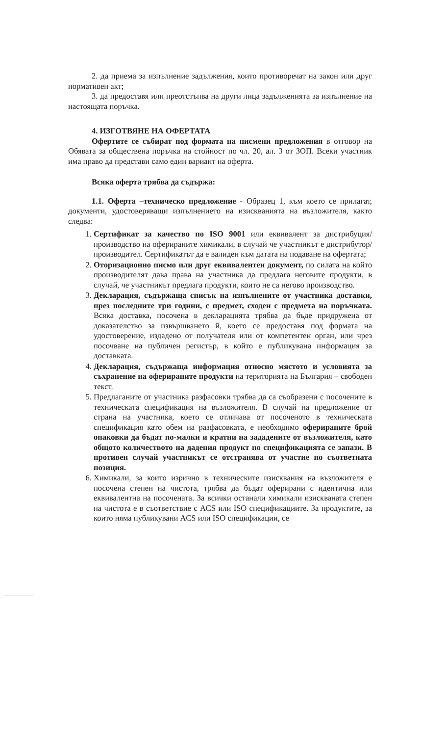2. да приема за изпълнение задължения, които противоречат на закон или друг нормативен акт;
3. да предоставя или преотстъпва на други лица задълженията за изпълнение на настоящата поръчка.
4. ИЗГОТВЯНЕ НА ОФЕРТАТА
Офертите се събират под формата на писмени предложения в отговор на Обявата за обществена поръчка на стойност по чл. 20, ал. 3 от ЗОП. Всеки участник има право да представи само един вариант на оферта.
Всяка оферта трябва да съдържа:
1.1. Оферта –техническо предложение - Образец 1, към което се прилагат, документи, удостоверяващи изпълнението на изискванията на възложителя, както следва:
1. Сертификат за качество по ISO 9001 или еквивалент за дистрибуция/производство на оферираните химикали, в случай че участникът е дистрибутор/производител. Сертификатът да е валиден към датата на подаване на офертата;
2. Оторизационно писмо или друг еквивалентен документ, по силата на който производителят дава права на участника да предлага неговите продукти, в случай, че участникът предлага продукти, които не са негово производство.
3. Декларация, съдържаща списък на изпълнените от участника доставки, през последните три години, с предмет, сходен с предмета на поръчката. Всяка доставка, посочена в декларацията трябва да бъде придружена от доказателство за извършването й, което се предоставя под формата на удостоверение, издадено от получателя или от компетентен орган, или чрез посочване на публичен регистър, в който е публикувана информация за доставката.
4. Декларация, съдържаща информация относно мястото и условията за съхранение на оферираните продукти на територията на България – свободен текст.
5. Предлаганите от участника разфасовки трябва да са съобразени с посочените в техническата спецификация на възложителя. В случай на предложение от страна на участника, което се отличава от посоченото в техническата спецификация като обем на разфасовката, е необходимо оферираните брой опаковки да бъдат по-малки и кратни на зададените от възложителя, като общото количеството на дадения продукт по спецификацията се запази. В противен случай участникът се отстранява от участие по съответната позиция.
6. Химикали, за които изрично в техническите изисквания на възложителя е посочена степен на чистота, трябва да бъдат оферирани с идентична или еквивалентна на посочената. За всички останали химикали изискваната степен на чистота е в съответствие с ACS или ISO спецификациите. За продуктите, за които няма публикувани ACS или ISO спецификации, се